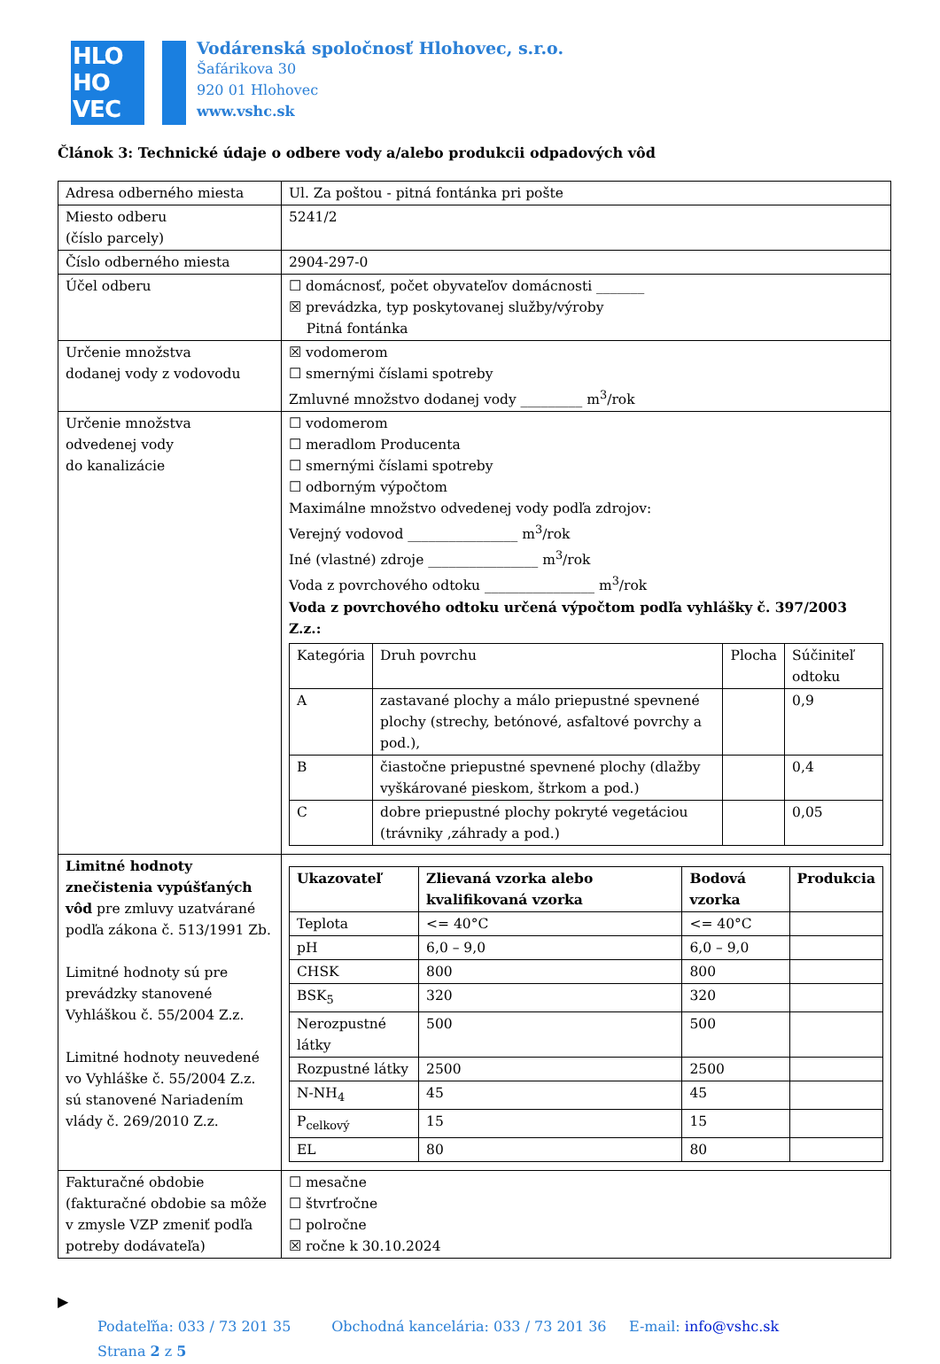HLO
HO
VEC
Vodárenská spoločnosť Hlohovec, s.r.o.
Šafárikova 30
920 01 Hlohovec
www.vshc.sk
Článok 3: Technické údaje o odbere vody a/alebo produkcii odpadových vôd
| Adresa odberného miesta | Ul. Za poštou - pitná fontánka pri pošte |
| Miesto odberu (číslo parcely) | 5241/2 |
| Číslo odberného miesta | 2904-297-0 |
| Účel odberu | ☐ domácnosť, počet obyvateľov domácnosti _______ ☒ prevádzka, typ poskytovanej služby/výroby Pitná fontánka |
| Určenie množstva dodanej vody z vodovodu | ☒ vodomerom ☐ smernými číslami spotreby Zmluvné množstvo dodanej vody _________ m<sup>3</sup>/rok |
| Určenie množstva odvedenej vody do kanalizácie | ☐ vodomerom ☐ meradlom Producenta ☐ smernými číslami spotreby ☐ odborným výpočtom Maximálne množstvo odvedenej vody podľa zdrojov: Verejný vodovod ________________ m<sup>3</sup>/rok Iné (vlastné) zdroje ________________ m<sup>3</sup>/rok Voda z povrchového odtoku ________________ m<sup>3</sup>/rok Voda z povrchového odtoku určená výpočtom podľa vyhlášky č. 397/2003 Z.z.: / Kategória / Druh povrchu / Plocha / Súčiniteľ odtoku / / --- / --- / --- / --- / / A / zastavané plochy a málo priepustné spevnené plochy (strechy, betónové, asfaltové povrchy a pod.), / / 0,9 / / B / čiastočne priepustné spevnené plochy (dlažby vyškárované pieskom, štrkom a pod.) / / 0,4 / / C / dobre priepustné plochy pokryté vegetáciou (trávniky ,záhrady a pod.) / / 0,05 / |
| Limitné hodnoty znečistenia vypúšťaných vôd pre zmluvy uzatvárané podľa zákona č. 513/1991 Zb. Limitné hodnoty sú pre prevádzky stanovené Vyhláškou č. 55/2004 Z.z. Limitné hodnoty neuvedené vo Vyhláške č. 55/2004 Z.z. sú stanovené Nariadením vlády č. 269/2010 Z.z. | / Ukazovateľ / Zlievaná vzorka alebo kvalifikovaná vzorka / Bodová vzorka / Produkcia / / --- / --- / --- / --- / / Teplota / <= 40°C / <= 40°C / / / pH / 6,0 – 9,0 / 6,0 – 9,0 / / / CHSK / 800 / 800 / / / BSK<sub>5</sub> / 320 / 320 / / / Nerozpustné látky / 500 / 500 / / / Rozpustné látky / 2500 / 2500 / / / N-NH<sub>4</sub> / 45 / 45 / / / P<sub>celkový</sub> / 15 / 15 / / / EL / 80 / 80 / / |
| Fakturačné obdobie (fakturačné obdobie sa môže v zmysle VZP zmeniť podľa potreby dodávateľa) | ☐ mesačne ☐ štvrťročne ☐ polročne ☒ ročne k 30.10.2024 |
▶
Podateľňa: 033 / 73 201 35 Obchodná kancelária: 033 / 73 201 36 E-mail: info@vshc.sk
Strana 2 z 5